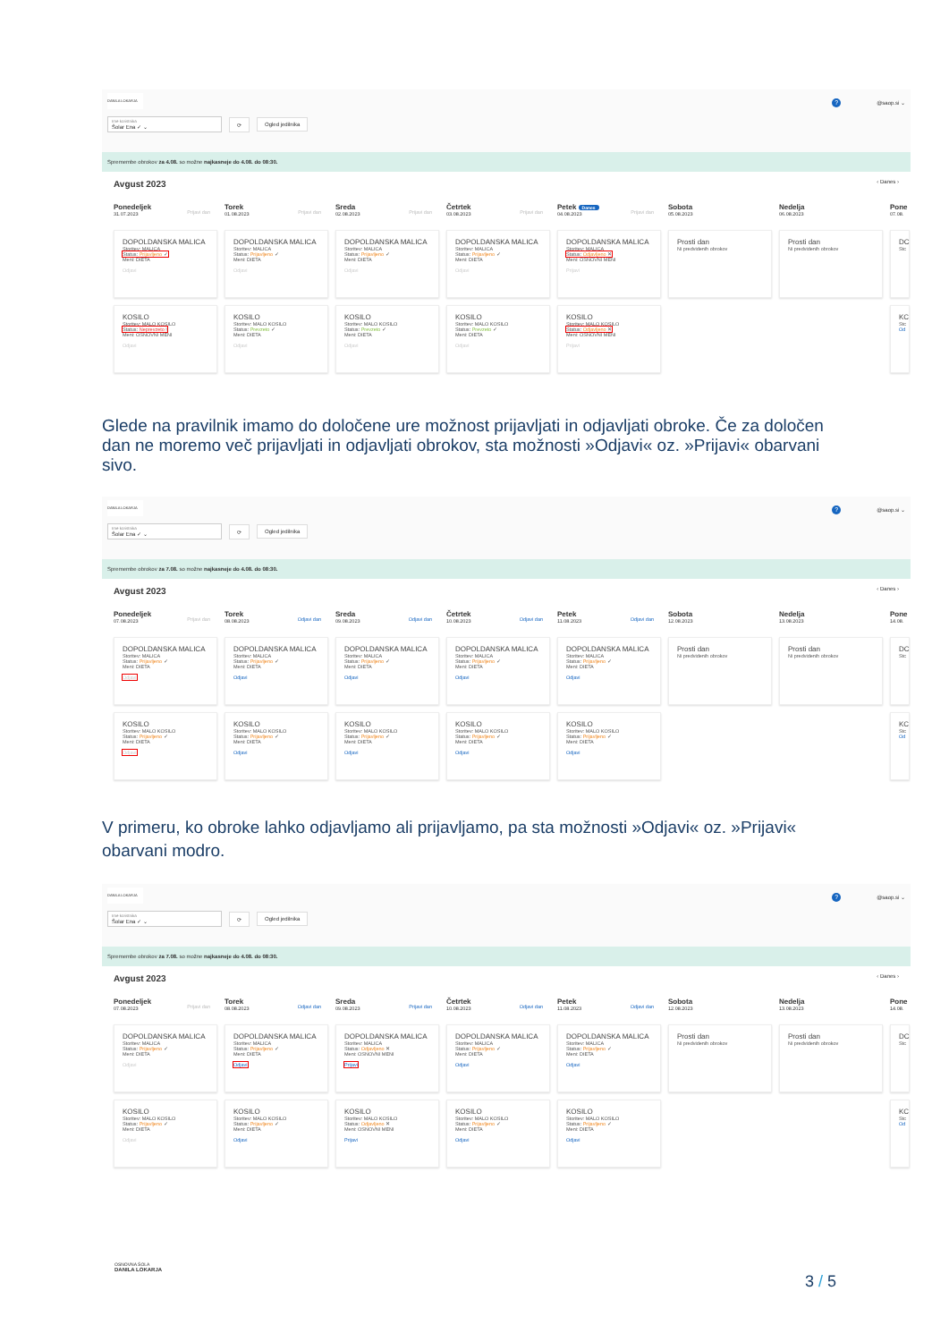DANILA LOKARJA? @saop.si ⌄
Ime koristnika
Šolar Ena ✓ ⌄
⟳ Ogled jedilnika
Spremembe obrokov za 4.08. so možne najkasneje do 4.08. do 08:30.
Avgust 2023 ‹ Danes ›
Ponedeljek
31.07.2023
Prijavi dan
Torek
01.08.2023
Prijavi dan
Sreda
02.08.2023
Prijavi dan
Četrtek
03.08.2023
Prijavi dan
Petek Danes
04.08.2023
Prijavi dan
Sobota
05.08.2023
Nedelja
06.08.2023
Pone
07.08.
DOPOLDANSKA MALICA
Storitev: MALICA
Status: Prijavljeno ✓
Meni: DIETA
Odjavi
DOPOLDANSKA MALICA
Storitev: MALICA
Status: Prijavljeno ✓
Meni: DIETA
Odjavi
DOPOLDANSKA MALICA
Storitev: MALICA
Status: Prijavljeno ✓
Meni: DIETA
Odjavi
DOPOLDANSKA MALICA
Storitev: MALICA
Status: Prijavljeno ✓
Meni: DIETA
Odjavi
DOPOLDANSKA MALICA
Storitev: MALICA
Status: Odjavljeno ✕
Meni: OSNOVNI MENI
Prijavi
Prosti dan
Ni predvidenih obrokov
Prosti dan
Ni predvidenih obrokov
DC
Stc
KOSILO
Storitev: MALO KOSILO
Status: Neprevzeto !
Meni: OSNOVNI MENI
Odjavi
KOSILO
Storitev: MALO KOSILO
Status: Prevzeto ✓
Meni: DIETA
Odjavi
KOSILO
Storitev: MALO KOSILO
Status: Prevzeto ✓
Meni: DIETA
Odjavi
KOSILO
Storitev: MALO KOSILO
Status: Prevzeto ✓
Meni: DIETA
Odjavi
KOSILO
Storitev: MALO KOSILO
Status: Odjavljeno ✕
Meni: OSNOVNI MENI
Prijavi
KC
Stc
Od
Glede na pravilnik imamo do določene ure možnost prijavljati in odjavljati obroke. Če za določen dan ne moremo več prijavljati in odjavljati obrokov, sta možnosti »Odjavi« oz. »Prijavi« obarvani sivo.
DANILA LOKARJA? @saop.si ⌄
Ime koristnika
Šolar Ena ✓ ⌄
⟳ Ogled jedilnika
Spremembe obrokov za 7.08. so možne najkasneje do 4.08. do 08:30.
Avgust 2023 ‹ Danes ›
Ponedeljek
07.08.2023
Prijavi dan
Torek
08.08.2023
Odjavi dan
Sreda
09.08.2023
Odjavi dan
Četrtek
10.08.2023
Odjavi dan
Petek
11.08.2023
Odjavi dan
Sobota
12.08.2023
Nedelja
13.08.2023
Pone
14.08.
DOPOLDANSKA MALICA
Storitev: MALICA
Status: Prijavljeno ✓
Meni: DIETA
Odjavi
DOPOLDANSKA MALICA
Storitev: MALICA
Status: Prijavljeno ✓
Meni: DIETA
Odjavi
DOPOLDANSKA MALICA
Storitev: MALICA
Status: Prijavljeno ✓
Meni: DIETA
Odjavi
DOPOLDANSKA MALICA
Storitev: MALICA
Status: Prijavljeno ✓
Meni: DIETA
Odjavi
DOPOLDANSKA MALICA
Storitev: MALICA
Status: Prijavljeno ✓
Meni: DIETA
Odjavi
Prosti dan
Ni predvidenih obrokov
Prosti dan
Ni predvidenih obrokov
DC
Stc
KOSILO
Storitev: MALO KOSILO
Status: Prijavljeno ✓
Meni: DIETA
Odjavi
KOSILO
Storitev: MALO KOSILO
Status: Prijavljeno ✓
Meni: DIETA
Odjavi
KOSILO
Storitev: MALO KOSILO
Status: Prijavljeno ✓
Meni: DIETA
Odjavi
KOSILO
Storitev: MALO KOSILO
Status: Prijavljeno ✓
Meni: DIETA
Odjavi
KOSILO
Storitev: MALO KOSILO
Status: Prijavljeno ✓
Meni: DIETA
Odjavi
KC
Stc
Od
V primeru, ko obroke lahko odjavljamo ali prijavljamo, pa sta možnosti »Odjavi« oz. »Prijavi« obarvani modro.
DANILA LOKARJA? @saop.si ⌄
Ime koristnika
Šolar Ena ✓ ⌄
⟳ Ogled jedilnika
Spremembe obrokov za 7.08. so možne najkasneje do 4.08. do 08:30.
Avgust 2023 ‹ Danes ›
Ponedeljek
07.08.2023
Prijavi dan
Torek
08.08.2023
Odjavi dan
Sreda
09.08.2023
Prijavi dan
Četrtek
10.08.2023
Odjavi dan
Petek
11.08.2023
Odjavi dan
Sobota
12.08.2023
Nedelja
13.08.2023
Pone
14.08.
DOPOLDANSKA MALICA
Storitev: MALICA
Status: Prijavljeno ✓
Meni: DIETA
Odjavi
DOPOLDANSKA MALICA
Storitev: MALICA
Status: Prijavljeno ✓
Meni: DIETA
Odjavi
DOPOLDANSKA MALICA
Storitev: MALICA
Status: Odjavljeno ✕
Meni: OSNOVNI MENI
Prijavi
DOPOLDANSKA MALICA
Storitev: MALICA
Status: Prijavljeno ✓
Meni: DIETA
Odjavi
DOPOLDANSKA MALICA
Storitev: MALICA
Status: Prijavljeno ✓
Meni: DIETA
Odjavi
Prosti dan
Ni predvidenih obrokov
Prosti dan
Ni predvidenih obrokov
DC
Stc
KOSILO
Storitev: MALO KOSILO
Status: Prijavljeno ✓
Meni: DIETA
Odjavi
KOSILO
Storitev: MALO KOSILO
Status: Prijavljeno ✓
Meni: DIETA
Odjavi
KOSILO
Storitev: MALO KOSILO
Status: Odjavljeno ✕
Meni: OSNOVNI MENI
Prijavi
KOSILO
Storitev: MALO KOSILO
Status: Prijavljeno ✓
Meni: DIETA
Odjavi
KOSILO
Storitev: MALO KOSILO
Status: Prijavljeno ✓
Meni: DIETA
Odjavi
KC
Stc
Od
OSNOVNA ŠOLA
DANILA LOKARJA
3 / 5